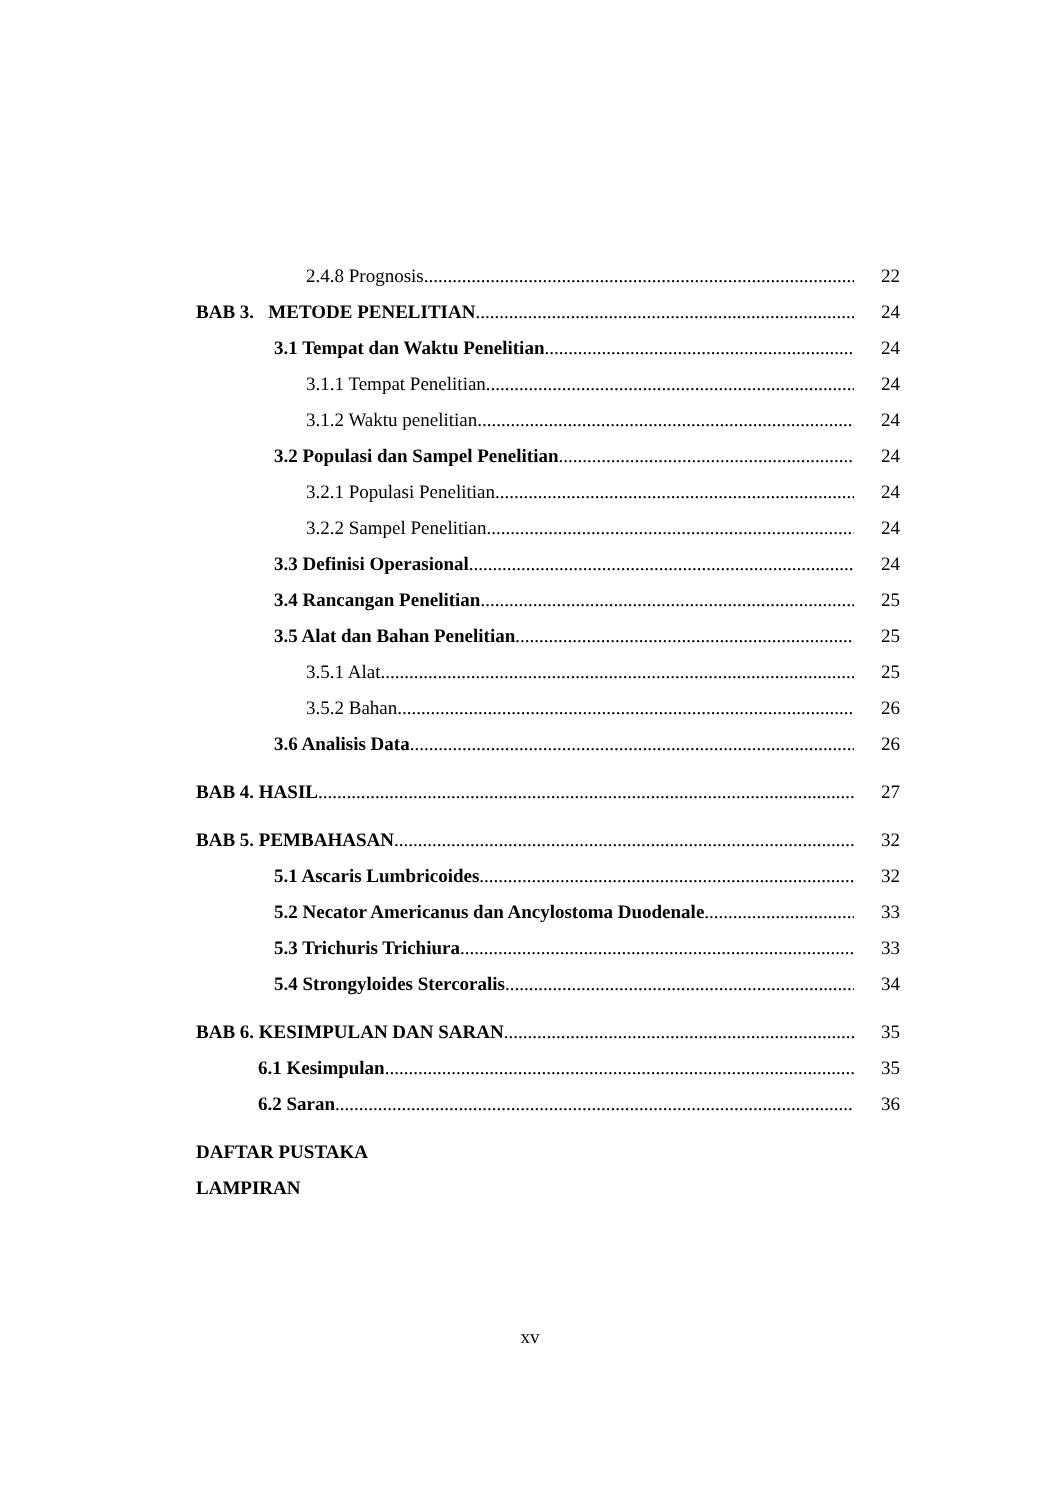2.4.8 Prognosis 22
BAB 3. METODE PENELITIAN 24
3.1 Tempat dan Waktu Penelitian 24
3.1.1 Tempat Penelitian 24
3.1.2 Waktu penelitian 24
3.2 Populasi dan Sampel Penelitian 24
3.2.1 Populasi Penelitian 24
3.2.2 Sampel Penelitian 24
3.3 Definisi Operasional 24
3.4 Rancangan Penelitian 25
3.5 Alat dan Bahan Penelitian 25
3.5.1 Alat 25
3.5.2 Bahan 26
3.6 Analisis Data 26
BAB 4. HASIL 27
BAB 5. PEMBAHASAN 32
5.1 Ascaris Lumbricoides 32
5.2 Necator Americanus dan Ancylostoma Duodenale 33
5.3 Trichuris Trichiura 33
5.4 Strongyloides Stercoralis 34
BAB 6. KESIMPULAN DAN SARAN 35
6.1 Kesimpulan 35
6.2 Saran 36
DAFTAR PUSTAKA
LAMPIRAN
xv